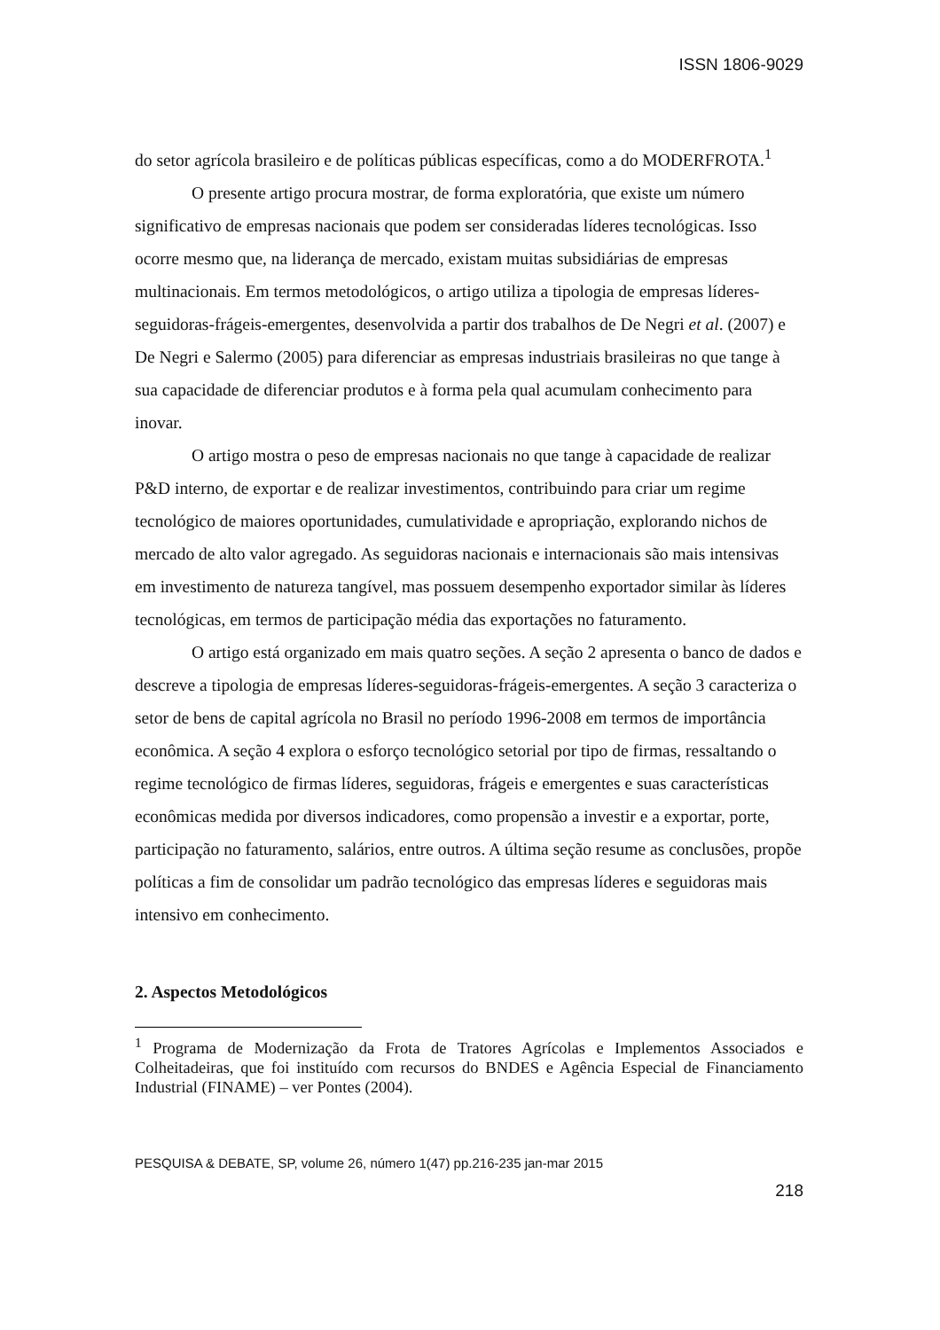ISSN 1806-9029
do setor agrícola brasileiro e de políticas públicas específicas, como a do MODERFROTA.<sup>1</sup>
O presente artigo procura mostrar, de forma exploratória, que existe um número significativo de empresas nacionais que podem ser consideradas líderes tecnológicas. Isso ocorre mesmo que, na liderança de mercado, existam muitas subsidiárias de empresas multinacionais. Em termos metodológicos, o artigo utiliza a tipologia de empresas líderes-seguidoras-frágeis-emergentes, desenvolvida a partir dos trabalhos de De Negri et al. (2007) e De Negri e Salermo (2005) para diferenciar as empresas industriais brasileiras no que tange à sua capacidade de diferenciar produtos e à forma pela qual acumulam conhecimento para inovar.
O artigo mostra o peso de empresas nacionais no que tange à capacidade de realizar P&D interno, de exportar e de realizar investimentos, contribuindo para criar um regime tecnológico de maiores oportunidades, cumulatividade e apropriação, explorando nichos de mercado de alto valor agregado. As seguidoras nacionais e internacionais são mais intensivas em investimento de natureza tangível, mas possuem desempenho exportador similar às líderes tecnológicas, em termos de participação média das exportações no faturamento.
O artigo está organizado em mais quatro seções. A seção 2 apresenta o banco de dados e descreve a tipologia de empresas líderes-seguidoras-frágeis-emergentes. A seção 3 caracteriza o setor de bens de capital agrícola no Brasil no período 1996-2008 em termos de importância econômica. A seção 4 explora o esforço tecnológico setorial por tipo de firmas, ressaltando o regime tecnológico de firmas líderes, seguidoras, frágeis e emergentes e suas características econômicas medida por diversos indicadores, como propensão a investir e a exportar, porte, participação no faturamento, salários, entre outros. A última seção resume as conclusões, propõe políticas a fim de consolidar um padrão tecnológico das empresas líderes e seguidoras mais intensivo em conhecimento.
2. Aspectos Metodológicos
<sup>1</sup> Programa de Modernização da Frota de Tratores Agrícolas e Implementos Associados e Colheitadeiras, que foi instituído com recursos do BNDES e Agência Especial de Financiamento Industrial (FINAME) – ver Pontes (2004).
PESQUISA & DEBATE, SP, volume 26, número 1(47) pp.216-235 jan-mar 2015
218